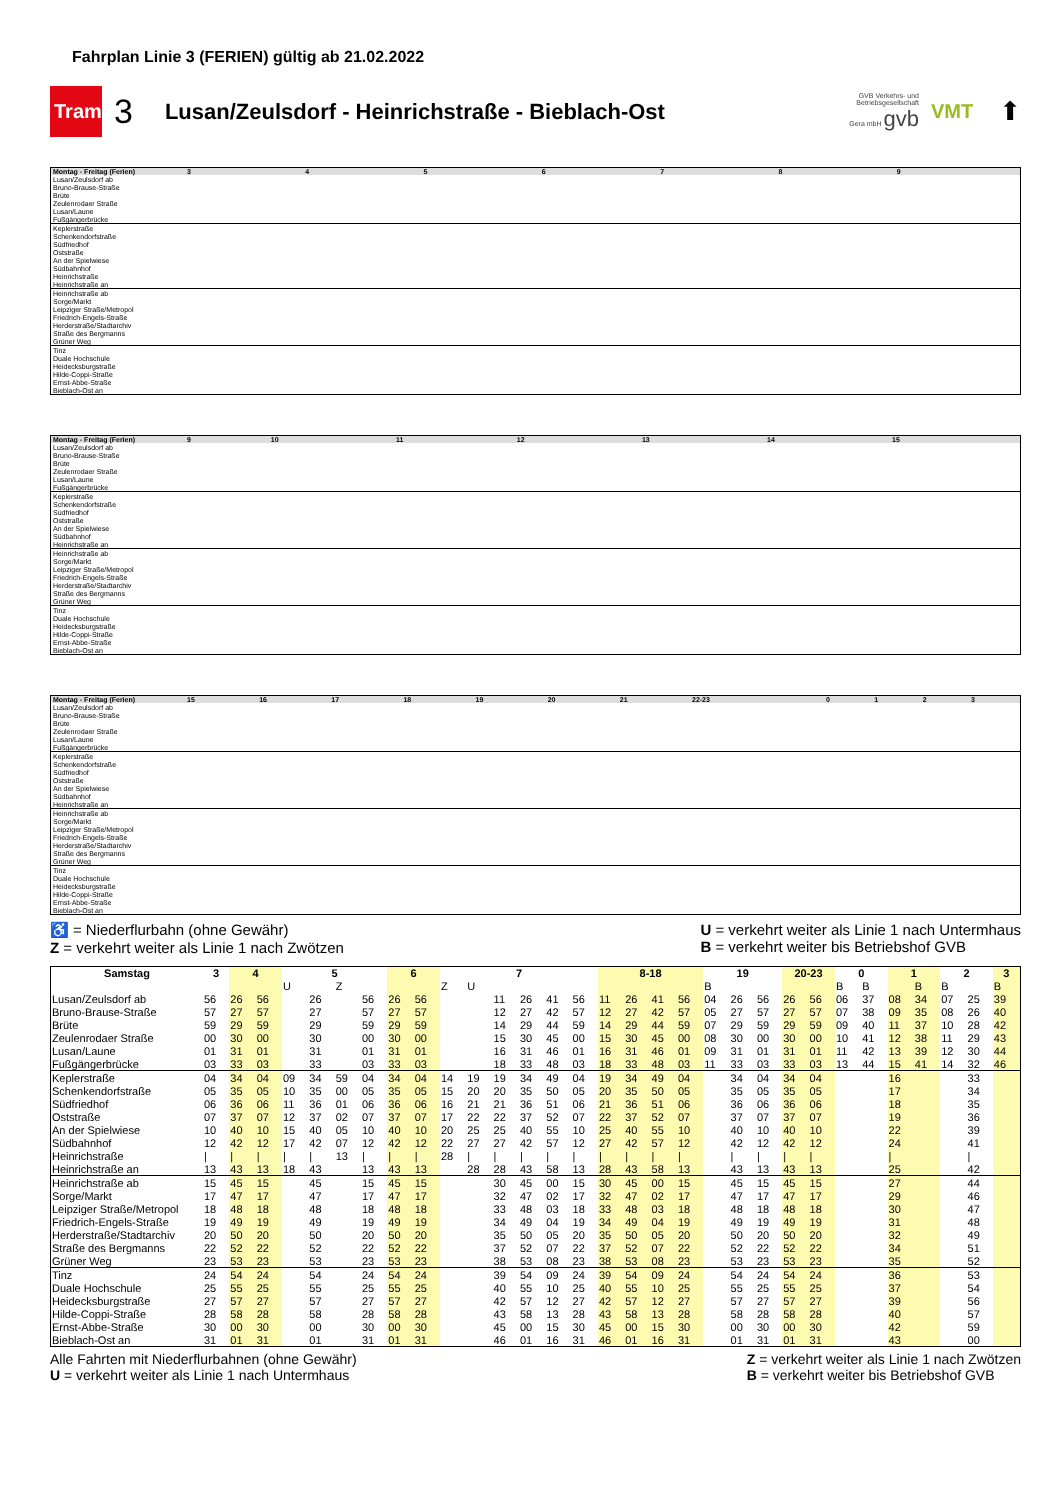Fahrplan Linie 3 (FERIEN) gültig ab 21.02.2022
Tram
3
Lusan/Zeulsdorf - Heinrichstraße - Bieblach-Ost
GVB Verkehrs- und
Betriebsgesellschaft
Gera mbH gvb
VMT
⬆
| Montag - Freitag (Ferien) | 3 | 4 | 5 | 6 | 7 | 8 | 9 |
| --- | --- | --- | --- | --- | --- | --- | --- |
| Lusan/Zeulsdorf ab | | | | | | | |
| Bruno-Brause-Straße | | | | | | | |
| Brüte | | | | | | | |
| Zeulenrodaer Straße | | | | | | | |
| Lusan/Laune | | | | | | | |
| Fußgängerbrücke | | | | | | | |
| Keplerstraße | | | | | | | |
| Schenkendorfstraße | | | | | | | |
| Südfriedhof | | | | | | | |
| Oststraße | | | | | | | |
| An der Spielwiese | | | | | | | |
| Südbahnhof | | | | | | | |
| Heinrichstraße | | | | | | | |
| Heinrichstraße an | | | | | | | |
| Heinrichstraße ab | | | | | | | |
| Sorge/Markt | | | | | | | |
| Leipziger Straße/Metropol | | | | | | | |
| Friedrich-Engels-Straße | | | | | | | |
| Herderstraße/Stadtarchiv | | | | | | | |
| Straße des Bergmanns | | | | | | | |
| Grüner Weg | | | | | | | |
| Tinz | | | | | | | |
| Duale Hochschule | | | | | | | |
| Heidecksburgstraße | | | | | | | |
| Hilde-Coppi-Straße | | | | | | | |
| Ernst-Abbe-Straße | | | | | | | |
| Bieblach-Ost an | | | | | | | |
| Montag - Freitag (Ferien) | 9 | 10 | 11 | 12 | 13 | 14 | 15 |
| --- | --- | --- | --- | --- | --- | --- | --- |
| Lusan/Zeulsdorf ab | | | | | | | |
| Bruno-Brause-Straße | | | | | | | |
| Brüte | | | | | | | |
| Zeulenrodaer Straße | | | | | | | |
| Lusan/Laune | | | | | | | |
| Fußgängerbrücke | | | | | | | |
| Keplerstraße | | | | | | | |
| Schenkendorfstraße | | | | | | | |
| Südfriedhof | | | | | | | |
| Oststraße | | | | | | | |
| An der Spielwiese | | | | | | | |
| Südbahnhof | | | | | | | |
| Heinrichstraße an | | | | | | | |
| Heinrichstraße ab | | | | | | | |
| Sorge/Markt | | | | | | | |
| Leipziger Straße/Metropol | | | | | | | |
| Friedrich-Engels-Straße | | | | | | | |
| Herderstraße/Stadtarchiv | | | | | | | |
| Straße des Bergmanns | | | | | | | |
| Grüner Weg | | | | | | | |
| Tinz | | | | | | | |
| Duale Hochschule | | | | | | | |
| Heidecksburgstraße | | | | | | | |
| Hilde-Coppi-Straße | | | | | | | |
| Ernst-Abbe-Straße | | | | | | | |
| Bieblach-Ost an | | | | | | | |
| Montag - Freitag (Ferien) | 15 | 16 | 17 | 18 | 19 | 20 | 21 | 22-23 | 0 | 1 | 2 | 3 |
| --- | --- | --- | --- | --- | --- | --- | --- | --- | --- | --- | --- | --- |
| Lusan/Zeulsdorf ab | | | | | | | | | | | | |
| Bruno-Brause-Straße | | | | | | | | | | | | |
| Brüte | | | | | | | | | | | | |
| Zeulenrodaer Straße | | | | | | | | | | | | |
| Lusan/Laune | | | | | | | | | | | | |
| Fußgängerbrücke | | | | | | | | | | | | |
| Keplerstraße | | | | | | | | | | | | |
| Schenkendorfstraße | | | | | | | | | | | | |
| Südfriedhof | | | | | | | | | | | | |
| Oststraße | | | | | | | | | | | | |
| An der Spielwiese | | | | | | | | | | | | |
| Südbahnhof | | | | | | | | | | | | |
| Heinrichstraße an | | | | | | | | | | | | |
| Heinrichstraße ab | | | | | | | | | | | | |
| Sorge/Markt | | | | | | | | | | | | |
| Leipziger Straße/Metropol | | | | | | | | | | | | |
| Friedrich-Engels-Straße | | | | | | | | | | | | |
| Herderstraße/Stadtarchiv | | | | | | | | | | | | |
| Straße des Bergmanns | | | | | | | | | | | | |
| Grüner Weg | | | | | | | | | | | | |
| Tinz | | | | | | | | | | | | |
| Duale Hochschule | | | | | | | | | | | | |
| Heidecksburgstraße | | | | | | | | | | | | |
| Hilde-Coppi-Straße | | | | | | | | | | | | |
| Ernst-Abbe-Straße | | | | | | | | | | | | |
| Bieblach-Ost an | | | | | | | | | | | | |
♿ = Niederflurbahn (ohne Gewähr)
Z = verkehrt weiter als Linie 1 nach Zwötzen
U = verkehrt weiter als Linie 1 nach Untermhaus
B = verkehrt weiter bis Betriebshof GVB
| Samstag | 3 | 4 | | 5 | | | | 6 | | 7 | | | | | | 8-18 | | | | 19 | | | 20-23 | | 0 | | 1 | | 2 | | 3 |
| --- | --- | --- | --- | --- | --- | --- | --- | --- | --- | --- | --- | --- | --- | --- | --- | --- | --- | --- | --- | --- | --- | --- | --- | --- | --- | --- | --- | --- | --- | --- | --- |
| | | | | U | | Z | | | | Z | U | | | | | | | | | B | | | | | B | B | | B | B | | B |
| Lusan/Zeulsdorf ab | 56 | 26 | 56 | | 26 | | 56 | 26 | 56 | | | 11 | 26 | 41 | 56 | 11 | 26 | 41 | 56 | 04 | 26 | 56 | 26 | 56 | 06 | 37 | 08 | 34 | 07 | 25 | 39 |
| Bruno-Brause-Straße | 57 | 27 | 57 | | 27 | | 57 | 27 | 57 | | | 12 | 27 | 42 | 57 | 12 | 27 | 42 | 57 | 05 | 27 | 57 | 27 | 57 | 07 | 38 | 09 | 35 | 08 | 26 | 40 |
| Brüte | 59 | 29 | 59 | | 29 | | 59 | 29 | 59 | | | 14 | 29 | 44 | 59 | 14 | 29 | 44 | 59 | 07 | 29 | 59 | 29 | 59 | 09 | 40 | 11 | 37 | 10 | 28 | 42 |
| Zeulenrodaer Straße | 00 | 30 | 00 | | 30 | | 00 | 30 | 00 | | | 15 | 30 | 45 | 00 | 15 | 30 | 45 | 00 | 08 | 30 | 00 | 30 | 00 | 10 | 41 | 12 | 38 | 11 | 29 | 43 |
| Lusan/Laune | 01 | 31 | 01 | | 31 | | 01 | 31 | 01 | | | 16 | 31 | 46 | 01 | 16 | 31 | 46 | 01 | 09 | 31 | 01 | 31 | 01 | 11 | 42 | 13 | 39 | 12 | 30 | 44 |
| Fußgängerbrücke | 03 | 33 | 03 | | 33 | | 03 | 33 | 03 | | | 18 | 33 | 48 | 03 | 18 | 33 | 48 | 03 | 11 | 33 | 03 | 33 | 03 | 13 | 44 | 15 | 41 | 14 | 32 | 46 |
| Keplerstraße | 04 | 34 | 04 | 09 | 34 | 59 | 04 | 34 | 04 | 14 | 19 | 19 | 34 | 49 | 04 | 19 | 34 | 49 | 04 | | 34 | 04 | 34 | 04 | | | 16 | | | 33 | |
| Schenkendorfstraße | 05 | 35 | 05 | 10 | 35 | 00 | 05 | 35 | 05 | 15 | 20 | 20 | 35 | 50 | 05 | 20 | 35 | 50 | 05 | | 35 | 05 | 35 | 05 | | | 17 | | | 34 | |
| Südfriedhof | 06 | 36 | 06 | 11 | 36 | 01 | 06 | 36 | 06 | 16 | 21 | 21 | 36 | 51 | 06 | 21 | 36 | 51 | 06 | | 36 | 06 | 36 | 06 | | | 18 | | | 35 | |
| Oststraße | 07 | 37 | 07 | 12 | 37 | 02 | 07 | 37 | 07 | 17 | 22 | 22 | 37 | 52 | 07 | 22 | 37 | 52 | 07 | | 37 | 07 | 37 | 07 | | | 19 | | | 36 | |
| An der Spielwiese | 10 | 40 | 10 | 15 | 40 | 05 | 10 | 40 | 10 | 20 | 25 | 25 | 40 | 55 | 10 | 25 | 40 | 55 | 10 | | 40 | 10 | 40 | 10 | | | 22 | | | 39 | |
| Südbahnhof | 12 | 42 | 12 | 17 | 42 | 07 | 12 | 42 | 12 | 22 | 27 | 27 | 42 | 57 | 12 | 27 | 42 | 57 | 12 | | 42 | 12 | 42 | 12 | | | 24 | | | 41 | |
| Heinrichstraße | / | / | / | / | / | 13 | / | / | / | 28 | / | / | / | / | / | / | / | / | / | | / | / | / | / | | | / | | | / | |
| Heinrichstraße an | 13 | 43 | 13 | 18 | 43 | | 13 | 43 | 13 | | 28 | 28 | 43 | 58 | 13 | 28 | 43 | 58 | 13 | | 43 | 13 | 43 | 13 | | | 25 | | | 42 | |
| Heinrichstraße ab | 15 | 45 | 15 | | 45 | | 15 | 45 | 15 | | | 30 | 45 | 00 | 15 | 30 | 45 | 00 | 15 | | 45 | 15 | 45 | 15 | | | 27 | | | 44 | |
| Sorge/Markt | 17 | 47 | 17 | | 47 | | 17 | 47 | 17 | | | 32 | 47 | 02 | 17 | 32 | 47 | 02 | 17 | | 47 | 17 | 47 | 17 | | | 29 | | | 46 | |
| Leipziger Straße/Metropol | 18 | 48 | 18 | | 48 | | 18 | 48 | 18 | | | 33 | 48 | 03 | 18 | 33 | 48 | 03 | 18 | | 48 | 18 | 48 | 18 | | | 30 | | | 47 | |
| Friedrich-Engels-Straße | 19 | 49 | 19 | | 49 | | 19 | 49 | 19 | | | 34 | 49 | 04 | 19 | 34 | 49 | 04 | 19 | | 49 | 19 | 49 | 19 | | | 31 | | | 48 | |
| Herderstraße/Stadtarchiv | 20 | 50 | 20 | | 50 | | 20 | 50 | 20 | | | 35 | 50 | 05 | 20 | 35 | 50 | 05 | 20 | | 50 | 20 | 50 | 20 | | | 32 | | | 49 | |
| Straße des Bergmanns | 22 | 52 | 22 | | 52 | | 22 | 52 | 22 | | | 37 | 52 | 07 | 22 | 37 | 52 | 07 | 22 | | 52 | 22 | 52 | 22 | | | 34 | | | 51 | |
| Grüner Weg | 23 | 53 | 23 | | 53 | | 23 | 53 | 23 | | | 38 | 53 | 08 | 23 | 38 | 53 | 08 | 23 | | 53 | 23 | 53 | 23 | | | 35 | | | 52 | |
| Tinz | 24 | 54 | 24 | | 54 | | 24 | 54 | 24 | | | 39 | 54 | 09 | 24 | 39 | 54 | 09 | 24 | | 54 | 24 | 54 | 24 | | | 36 | | | 53 | |
| Duale Hochschule | 25 | 55 | 25 | | 55 | | 25 | 55 | 25 | | | 40 | 55 | 10 | 25 | 40 | 55 | 10 | 25 | | 55 | 25 | 55 | 25 | | | 37 | | | 54 | |
| Heidecksburgstraße | 27 | 57 | 27 | | 57 | | 27 | 57 | 27 | | | 42 | 57 | 12 | 27 | 42 | 57 | 12 | 27 | | 57 | 27 | 57 | 27 | | | 39 | | | 56 | |
| Hilde-Coppi-Straße | 28 | 58 | 28 | | 58 | | 28 | 58 | 28 | | | 43 | 58 | 13 | 28 | 43 | 58 | 13 | 28 | | 58 | 28 | 58 | 28 | | | 40 | | | 57 | |
| Ernst-Abbe-Straße | 30 | 00 | 30 | | 00 | | 30 | 00 | 30 | | | 45 | 00 | 15 | 30 | 45 | 00 | 15 | 30 | | 00 | 30 | 00 | 30 | | | 42 | | | 59 | |
| Bieblach-Ost an | 31 | 01 | 31 | | 01 | | 31 | 01 | 31 | | | 46 | 01 | 16 | 31 | 46 | 01 | 16 | 31 | | 01 | 31 | 01 | 31 | | | 43 | | | 00 | |
Alle Fahrten mit Niederflurbahnen (ohne Gewähr)
U = verkehrt weiter als Linie 1 nach Untermhaus
Z = verkehrt weiter als Linie 1 nach Zwötzen
B = verkehrt weiter bis Betriebshof GVB